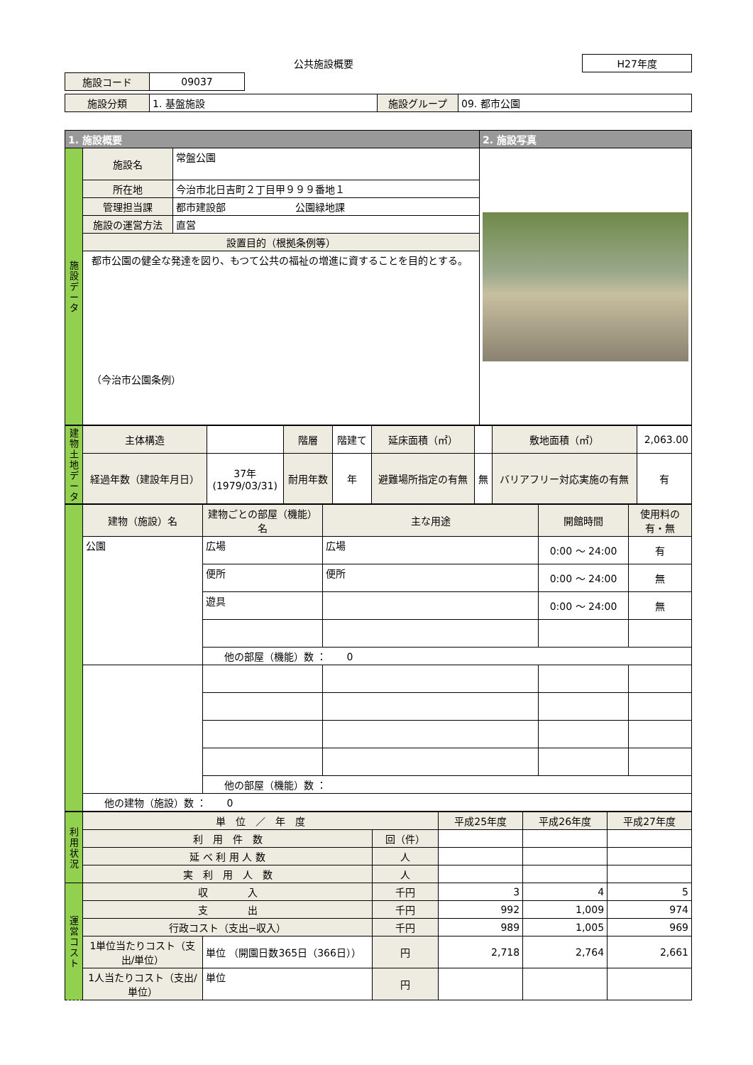| 公共施設概要 | H27年度 |
| 施設コード | 09037 | |
| 施設分類 | 1. 基盤施設 | 施設グループ | 09. 都市公園 |
| 1. 施設概要 | | | 2. 施設写真 |
| --- | --- | --- | --- |
| 施設データ | 施設名 | 常盤公園 | |
| | 所在地 | 今治市北日吉町２丁目甲９９９番地１ | |
| | 管理担当課 | 都市建設部 公園緑地課 | |
| | 施設の運営方法 | 直営 | |
| | 設置目的（根拠条例等） | | |
| | 都市公園の健全な発達を図り、もつて公共の福祉の増進に資することを目的とする。 （今治市公園条例） | | |
| 建物土地データ | 主体構造 | | 階層 | 階建て | 延床面積（㎡） | | 敷地面積（㎡） | 2,063.00 |
| | 経過年数（建設年月日） | 37年 (1979/03/31) | 耐用年数 | 年 | 避難場所指定の有無 | 無 | バリアフリー対応実施の有無 | 有 |
| . | 建物（施設）名 | 建物ごとの部屋（機能）名 | 主な用途 | 開館時間 | 使用料の有・無 |
| | 公園 | 広場 | 広場 | 0:00 ～ 24:00 | 有 |
| | | 便所 | 便所 | 0:00 ～ 24:00 | 無 |
| | | 遊具 | | 0:00 ～ 24:00 | 無 |
| | | 他の部屋（機能）数 ： 0 | | | |
| | | 他の部屋（機能）数 ： | | | |
| | 他の建物（施設）数 ： 0 | | | | |
| 利用状況 | 単 位 ／ 年 度 | | | 平成25年度 | 平成26年度 | 平成27年度 |
| | 利 用 件 数 | | 回（件） | | | |
| | 延 べ 利 用 人 数 | | 人 | | | |
| | 実 利 用 人 数 | | 人 | | | |
| 運営コスト | 収 入 | | 千円 | 3 | 4 | 5 |
| | 支 出 | | 千円 | 992 | 1,009 | 974 |
| | 行政コスト（支出−収入） | | 千円 | 989 | 1,005 | 969 |
| | 1単位当たりコスト（支出/単位） | 単位 （開園日数365日（366日）） | 円 | 2,718 | 2,764 | 2,661 |
| | 1人当たりコスト（支出/単位） | 単位 | 円 | | | |